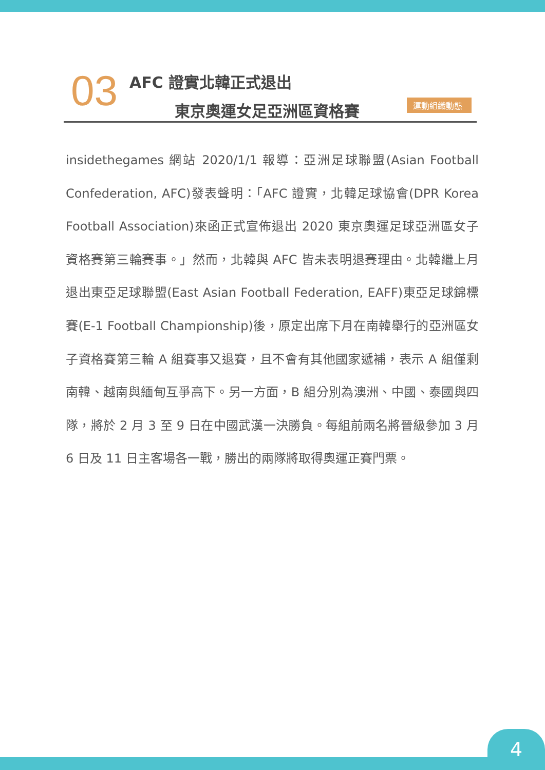03 AFC 證實北韓正式退出
東京奧運女足亞洲區資格賽 運動組織動態
insidethegames 網站 2020/1/1 報導：亞洲足球聯盟(Asian Football Confederation, AFC)發表聲明：「AFC 證實，北韓足球協會(DPR Korea Football Association)來函正式宣佈退出 2020 東京奧運足球亞洲區女子資格賽第三輪賽事。」然而，北韓與 AFC 皆未表明退賽理由。北韓繼上月退出東亞足球聯盟(East Asian Football Federation, EAFF)東亞足球錦標賽(E-1 Football Championship)後，原定出席下月在南韓舉行的亞洲區女子資格賽第三輪 A 組賽事又退賽，且不會有其他國家遞補，表示 A 組僅剩南韓、越南與緬甸互爭高下。另一方面，B 組分別為澳洲、中國、泰國與四隊，將於 2 月 3 至 9 日在中國武漢一決勝負。每組前兩名將晉級參加 3 月 6 日及 11 日主客場各一戰，勝出的兩隊將取得奧運正賽門票。
4